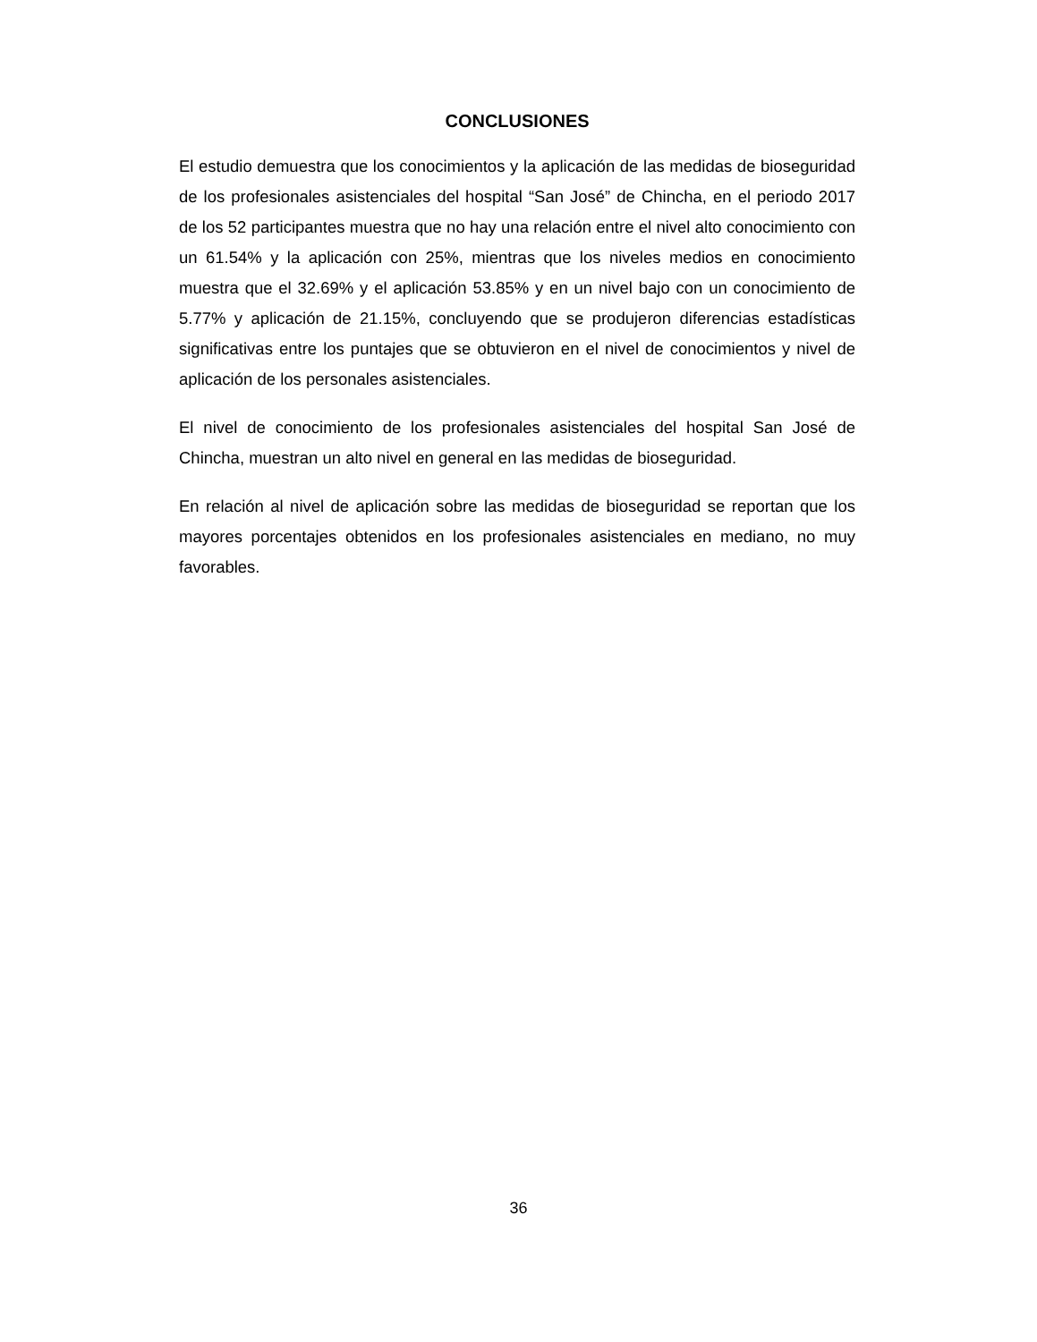CONCLUSIONES
El estudio demuestra que los conocimientos y la aplicación de las medidas de bioseguridad de los profesionales asistenciales del hospital “San José” de Chincha, en el periodo 2017 de los 52 participantes muestra que no hay una relación entre el nivel alto conocimiento con un 61.54% y la aplicación con 25%, mientras que los niveles medios en conocimiento muestra que el 32.69% y el aplicación 53.85% y en un nivel bajo con un conocimiento de 5.77% y aplicación de 21.15%, concluyendo que se produjeron diferencias estadísticas significativas entre los puntajes que se obtuvieron en el nivel de conocimientos y nivel de aplicación de los personales asistenciales.
El nivel de conocimiento de los profesionales asistenciales del hospital San José de Chincha, muestran un alto nivel en general en las medidas de bioseguridad.
En relación al nivel de aplicación sobre las medidas de bioseguridad se reportan que los mayores porcentajes obtenidos en los profesionales asistenciales en mediano, no muy favorables.
36